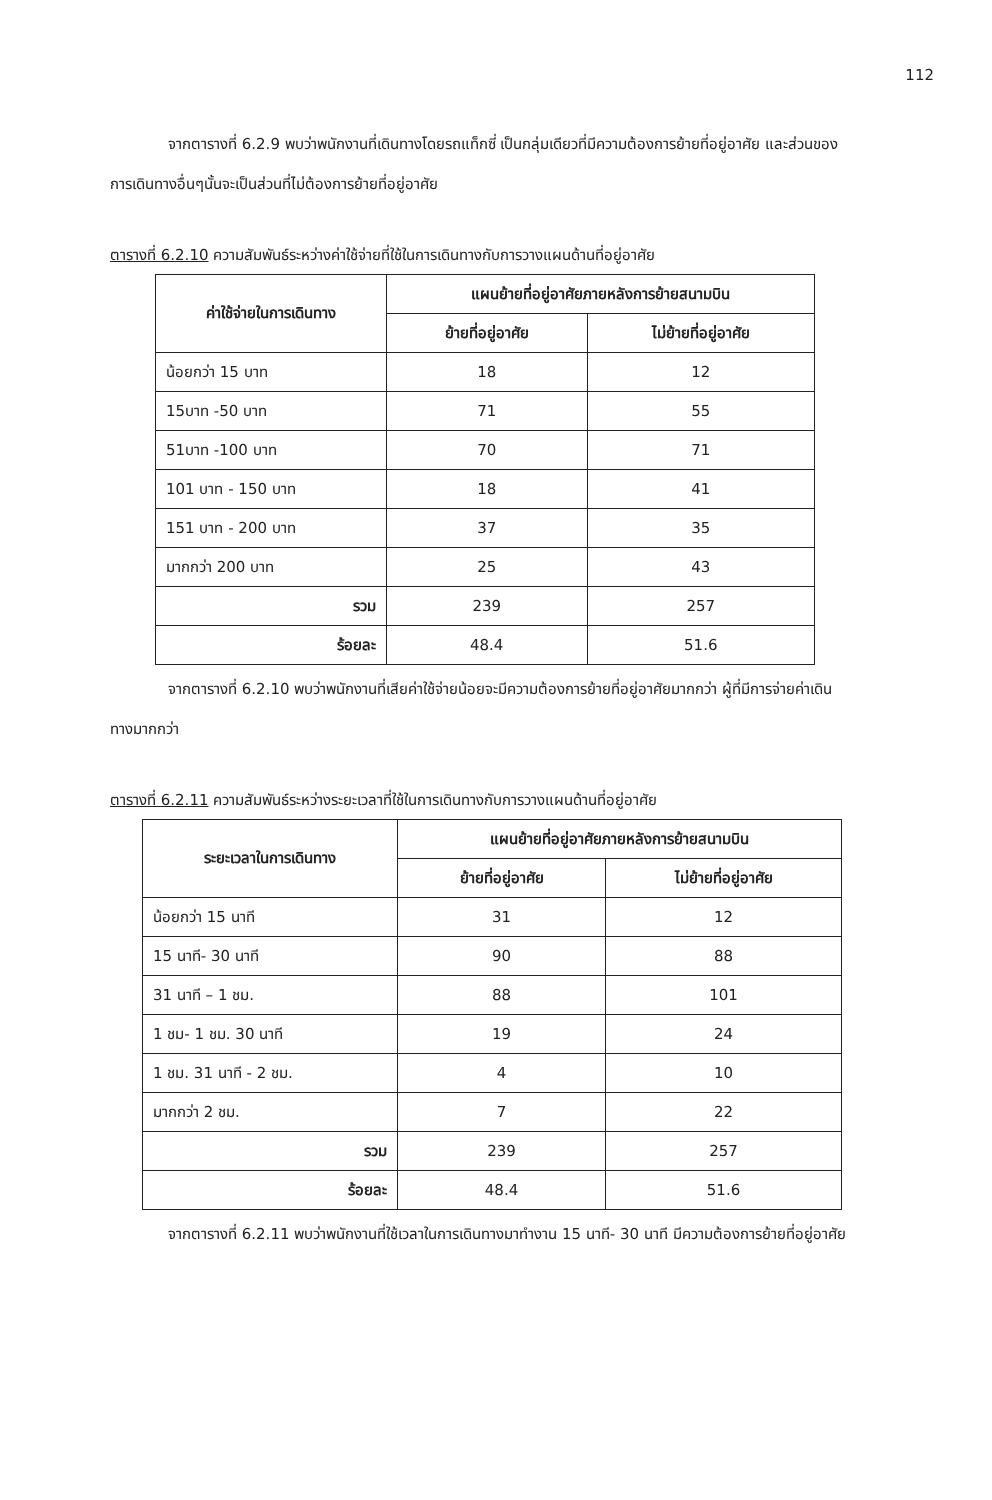112
จากตารางที่ 6.2.9 พบว่าพนักงานที่เดินทางโดยรถแท็กซี่ เป็นกลุ่มเดียวที่มีความต้องการย้ายที่อยู่อาศัย และส่วนของการเดินทางอื่นๆนั้นจะเป็นส่วนที่ไม่ต้องการย้ายที่อยู่อาศัย
ตารางที่ 6.2.10 ความสัมพันธ์ระหว่างค่าใช้จ่ายที่ใช้ในการเดินทางกับการวางแผนด้านที่อยู่อาศัย
| ค่าใช้จ่ายในการเดินทาง | แผนย้ายที่อยู่อาศัยภายหลังการย้ายสนามบิน | |
| --- | --- | --- |
| | ย้ายที่อยู่อาศัย | ไม่ย้ายที่อยู่อาศัย |
| น้อยกว่า 15 บาท | 18 | 12 |
| 15บาท -50 บาท | 71 | 55 |
| 51บาท -100 บาท | 70 | 71 |
| 101 บาท - 150 บาท | 18 | 41 |
| 151 บาท - 200 บาท | 37 | 35 |
| มากกว่า 200 บาท | 25 | 43 |
| รวม | 239 | 257 |
| ร้อยละ | 48.4 | 51.6 |
จากตารางที่ 6.2.10 พบว่าพนักงานที่เสียค่าใช้จ่ายน้อยจะมีความต้องการย้ายที่อยู่อาศัยมากกว่า ผู้ที่มีการจ่ายค่าเดินทางมากกว่า
ตารางที่ 6.2.11 ความสัมพันธ์ระหว่างระยะเวลาที่ใช้ในการเดินทางกับการวางแผนด้านที่อยู่อาศัย
| ระยะเวลาในการเดินทาง | แผนย้ายที่อยู่อาศัยภายหลังการย้ายสนามบิน | |
| --- | --- | --- |
| | ย้ายที่อยู่อาศัย | ไม่ย้ายที่อยู่อาศัย |
| น้อยกว่า 15 นาที | 31 | 12 |
| 15 นาที- 30 นาที | 90 | 88 |
| 31 นาที – 1 ชม. | 88 | 101 |
| 1 ชม- 1 ชม. 30 นาที | 19 | 24 |
| 1 ชม. 31 นาที - 2 ชม. | 4 | 10 |
| มากกว่า 2 ชม. | 7 | 22 |
| รวม | 239 | 257 |
| ร้อยละ | 48.4 | 51.6 |
จากตารางที่ 6.2.11 พบว่าพนักงานที่ใช้เวลาในการเดินทางมาทำงาน 15 นาที- 30 นาที มีความต้องการย้ายที่อยู่อาศัย